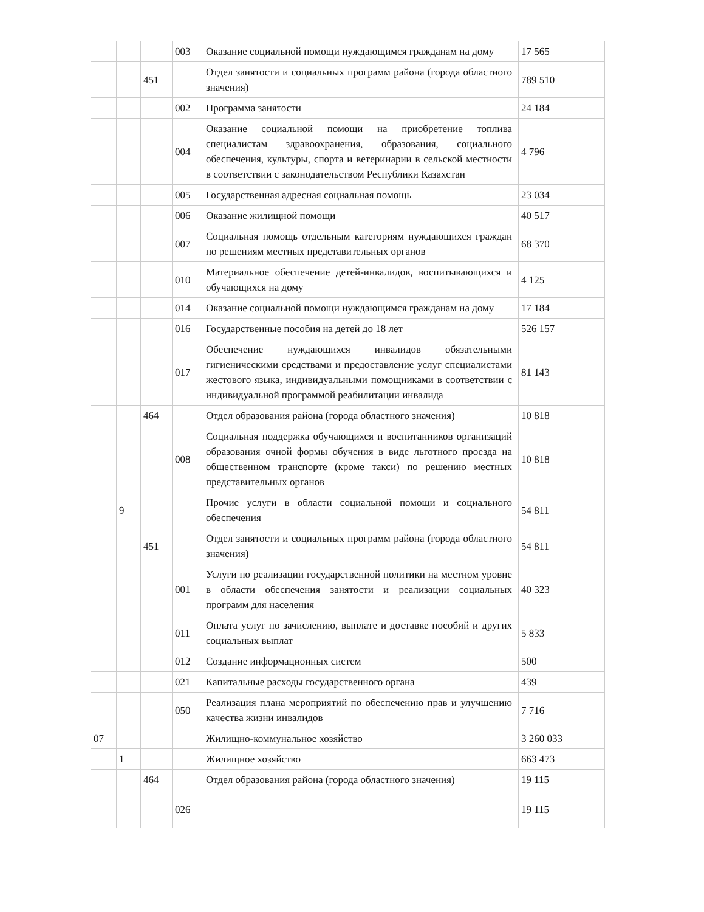| | | | 003 | Оказание социальной помощи нуждающимся гражданам на дому | 17 565 |
| | | 451 | | Отдел занятости и социальных программ района (города областного значения) | 789 510 |
| | | | 002 | Программа занятости | 24 184 |
| | | | 004 | Оказание социальной помощи на приобретение топлива специалистам здравоохранения, образования, социального обеспечения, культуры, спорта и ветеринарии в сельской местности в соответствии с законодательством Республики Казахстан | 4 796 |
| | | | 005 | Государственная адресная социальная помощь | 23 034 |
| | | | 006 | Оказание жилищной помощи | 40 517 |
| | | | 007 | Социальная помощь отдельным категориям нуждающихся граждан по решениям местных представительных органов | 68 370 |
| | | | 010 | Материальное обеспечение детей-инвалидов, воспитывающихся и обучающихся на дому | 4 125 |
| | | | 014 | Оказание социальной помощи нуждающимся гражданам на дому | 17 184 |
| | | | 016 | Государственные пособия на детей до 18 лет | 526 157 |
| | | | 017 | Обеспечение нуждающихся инвалидов обязательными гигиеническими средствами и предоставление услуг специалистами жестового языка, индивидуальными помощниками в соответствии с индивидуальной программой реабилитации инвалида | 81 143 |
| | | 464 | | Отдел образования района (города областного значения) | 10 818 |
| | | | 008 | Социальная поддержка обучающихся и воспитанников организаций образования очной формы обучения в виде льготного проезда на общественном транспорте (кроме такси) по решению местных представительных органов | 10 818 |
| | 9 | | | Прочие услуги в области социальной помощи и социального обеспечения | 54 811 |
| | | 451 | | Отдел занятости и социальных программ района (города областного значения) | 54 811 |
| | | | 001 | Услуги по реализации государственной политики на местном уровне в области обеспечения занятости и реализации социальных программ для населения | 40 323 |
| | | | 011 | Оплата услуг по зачислению, выплате и доставке пособий и других социальных выплат | 5 833 |
| | | | 012 | Создание информационных систем | 500 |
| | | | 021 | Капитальные расходы государственного органа | 439 |
| | | | 050 | Реализация плана мероприятий по обеспечению прав и улучшению качества жизни инвалидов | 7 716 |
| 07 | | | | Жилищно-коммунальное хозяйство | 3 260 033 |
| | 1 | | | Жилищное хозяйство | 663 473 |
| | | 464 | | Отдел образования района (города областного значения) | 19 115 |
| | | | 026 | | 19 115 |